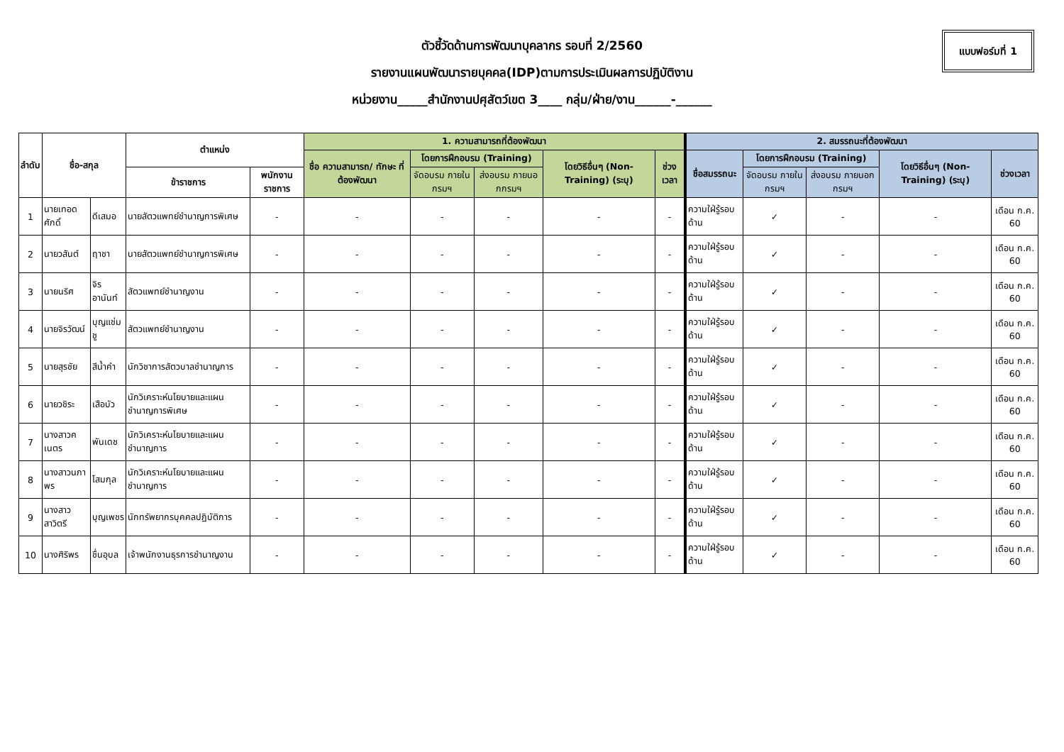แบบฟอร์มที่ 1
ตัวชี้วัดด้านการพัฒนาบุคลากร รอบที่ 2/2560
รายงานแผนพัฒนารายบุคคล(IDP)ตามการประเมินผลการปฏิบัติงาน
หน่วยงาน_____สำนักงานปศุสัตว์เขต 3____ กลุ่ม/ฝ่าย/งาน______-______
| ลำดับ | ชื่อ-สกุล | | ตำแหน่ง | | 1. ความสามารถที่ต้องพัฒนา | | | | | 2. สมรรถนะที่ต้องพัฒนา | | | | |
| --- | --- | --- | --- | --- | --- | --- | --- | --- | --- | --- | --- | --- | --- | --- |
| | | | | | ชื่อ ความสามารถ/ ทักษะ ที่ต้องพัฒนา | โดยการฝึกอบรม (Training) | | โดยวิธีอื่นๆ (Non-Training) (ระบุ) | ช่วงเวลา | ชื่อสมรรถนะ | โดยการฝึกอบรม (Training) | | โดยวิธีอื่นๆ (Non-Training) (ระบุ) | ช่วงเวลา |
| | | | ข้าราชการ | พนักงานราชการ | | จัดอบรม ภายในกรมฯ | ส่งอบรม ภายนอกกรมฯ | | | | จัดอบรม ภายในกรมฯ | ส่งอบรม ภายนอก กรมฯ | | |
| 1 | นายเทอดศักดิ์ | ดีเสมอ | นายสัตวแพทย์ชำนาญการพิเศษ | - | - | - | - | - | - | ความใฝ่รู้รอบด้าน | ✓ | - | - | เดือน ก.ค. 60 |
| 2 | นายวสันต์ | ฤาชา | นายสัตวแพทย์ชำนาญการพิเศษ | - | - | - | - | - | - | ความใฝ่รู้รอบด้าน | ✓ | - | - | เดือน ก.ค. 60 |
| 3 | นายนริศ | จิรอานันท์ | สัตวแพทย์ชำนาญงาน | - | - | - | - | - | - | ความใฝ่รู้รอบด้าน | ✓ | - | - | เดือน ก.ค. 60 |
| 4 | นายจิรวัฒน์ | บุญแช่มชู | สัตวแพทย์ชำนาญงาน | - | - | - | - | - | - | ความใฝ่รู้รอบด้าน | ✓ | - | - | เดือน ก.ค. 60 |
| 5 | นายสุรชัย | สีน้ำคำ | นักวิชาการสัตวบาลชำนาญการ | - | - | - | - | - | - | ความใฝ่รู้รอบด้าน | ✓ | - | - | เดือน ก.ค. 60 |
| 6 | นายวชิระ | เสือบัว | นักวิเคราะห์นโยบายและแผนชำนาญการพิเศษ | - | - | - | - | - | - | ความใฝ่รู้รอบด้าน | ✓ | - | - | เดือน ก.ค. 60 |
| 7 | นางสาวคเนตร | พันเดช | นักวิเคราะห์นโยบายและแผนชำนาญการ | - | - | - | - | - | - | ความใฝ่รู้รอบด้าน | ✓ | - | - | เดือน ก.ค. 60 |
| 8 | นางสาวนภาพร | โสมกุล | นักวิเคราะห์นโยบายและแผนชำนาญการ | - | - | - | - | - | - | ความใฝ่รู้รอบด้าน | ✓ | - | - | เดือน ก.ค. 60 |
| 9 | นางสาวสาวิตรี | บุญเพชร | นักทรัพยากรบุคคลปฏิบัติการ | - | - | - | - | - | - | ความใฝ่รู้รอบด้าน | ✓ | - | - | เดือน ก.ค. 60 |
| 10 | นางศิริพร | ชื่นอุบล | เจ้าพนักงานธุรการชำนาญงาน | - | - | - | - | - | - | ความใฝ่รู้รอบด้าน | ✓ | - | - | เดือน ก.ค. 60 |